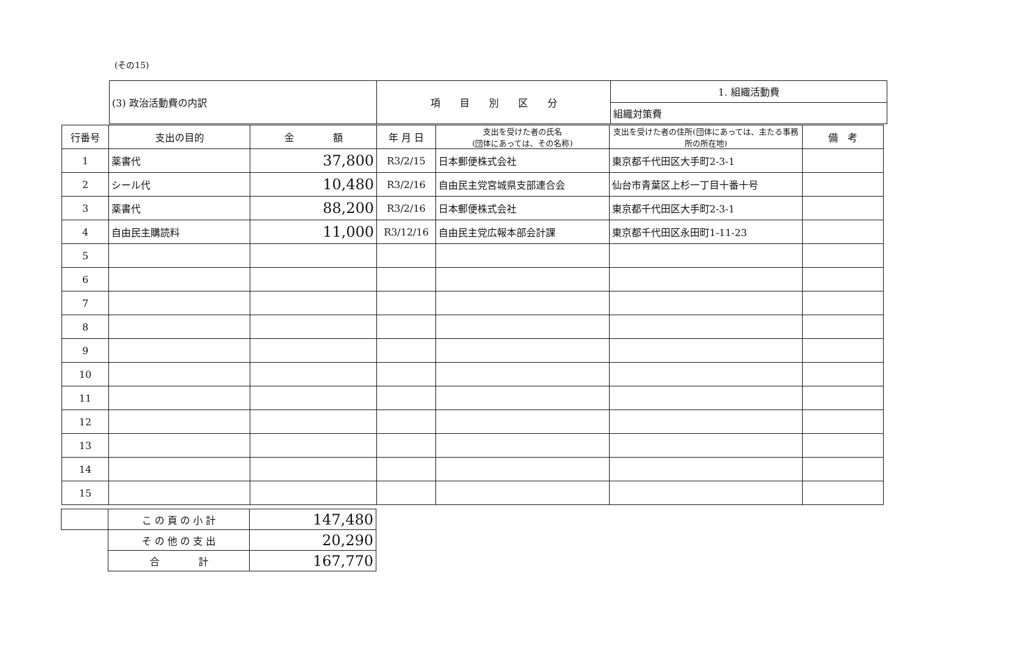(その15)
| (3) 政治活動費の内訳 | 項 目 別 区 分 | 1. 組織活動費 |
| | | 組織対策費 |
| 行番号 | 支出の目的 | 金 額 | 年 月 日 | 支出を受けた者の氏名 (団体にあっては、その名称) | 支出を受けた者の住所(団体にあっては、主たる事務所の所在地) | 備 考 |
| --- | --- | --- | --- | --- | --- | --- |
| 1 | 薬書代 | 37,800 | R3/2/15 | 日本郵便株式会社 | 東京都千代田区大手町2-3-1 | |
| 2 | シール代 | 10,480 | R3/2/16 | 自由民主党宮城県支部連合会 | 仙台市青葉区上杉一丁目十番十号 | |
| 3 | 薬書代 | 88,200 | R3/2/16 | 日本郵便株式会社 | 東京都千代田区大手町2-3-1 | |
| 4 | 自由民主購読料 | 11,000 | R3/12/16 | 自由民主党広報本部会計課 | 東京都千代田区永田町1-11-23 | |
| 5 | | | | | | |
| 6 | | | | | | |
| 7 | | | | | | |
| 8 | | | | | | |
| 9 | | | | | | |
| 10 | | | | | | |
| 11 | | | | | | |
| 12 | | | | | | |
| 13 | | | | | | |
| 14 | | | | | | |
| 15 | | | | | | |
| | こ の 頁 の 小 計 | 147,480 |
| | そ の 他 の 支 出 | 20,290 |
| | 合 計 | 167,770 |